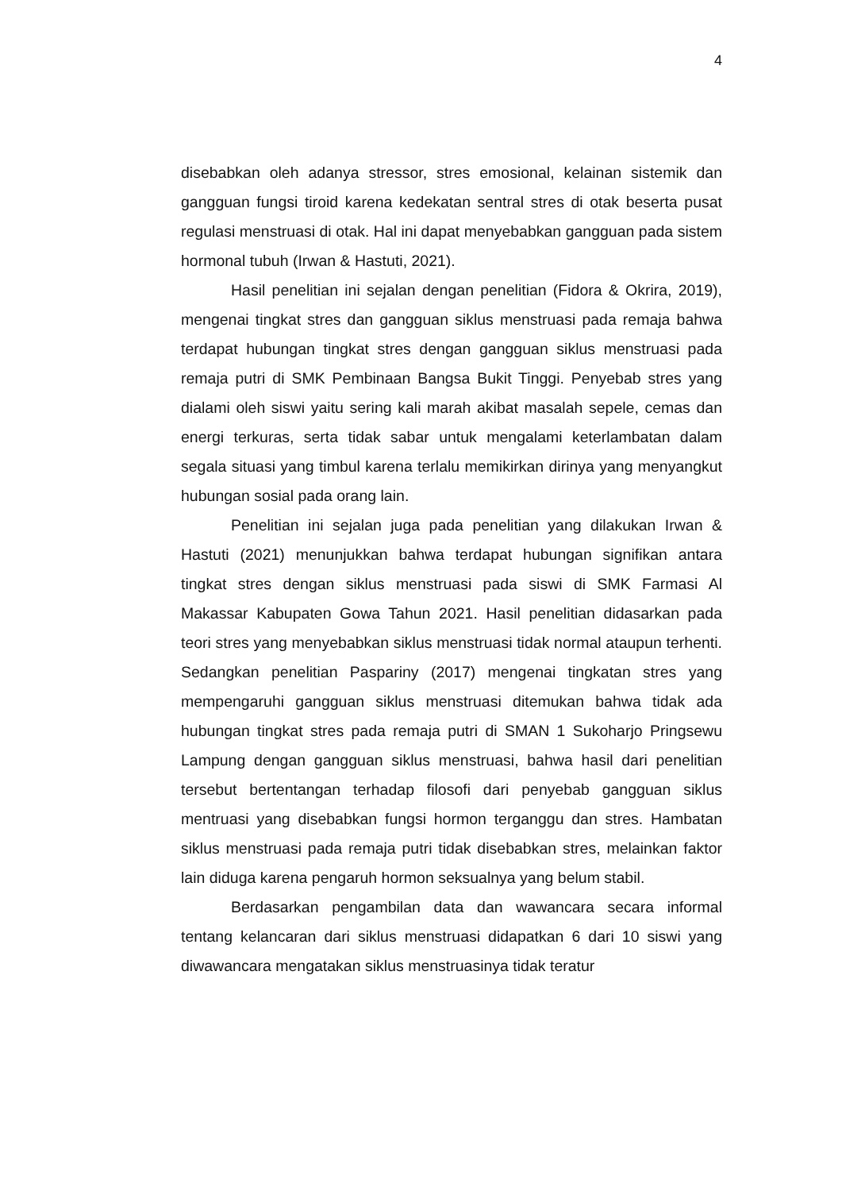4
disebabkan oleh adanya stressor, stres emosional, kelainan sistemik dan gangguan fungsi tiroid karena kedekatan sentral stres di otak beserta pusat regulasi menstruasi di otak. Hal ini dapat menyebabkan gangguan pada sistem hormonal tubuh (Irwan & Hastuti, 2021).
Hasil penelitian ini sejalan dengan penelitian (Fidora & Okrira, 2019), mengenai tingkat stres dan gangguan siklus menstruasi pada remaja bahwa terdapat hubungan tingkat stres dengan gangguan siklus menstruasi pada remaja putri di SMK Pembinaan Bangsa Bukit Tinggi. Penyebab stres yang dialami oleh siswi yaitu sering kali marah akibat masalah sepele, cemas dan energi terkuras, serta tidak sabar untuk mengalami keterlambatan dalam segala situasi yang timbul karena terlalu memikirkan dirinya yang menyangkut hubungan sosial pada orang lain.
Penelitian ini sejalan juga pada penelitian yang dilakukan Irwan & Hastuti (2021) menunjukkan bahwa terdapat hubungan signifikan antara tingkat stres dengan siklus menstruasi pada siswi di SMK Farmasi Al Makassar Kabupaten Gowa Tahun 2021. Hasil penelitian didasarkan pada teori stres yang menyebabkan siklus menstruasi tidak normal ataupun terhenti. Sedangkan penelitian Paspariny (2017) mengenai tingkatan stres yang mempengaruhi gangguan siklus menstruasi ditemukan bahwa tidak ada hubungan tingkat stres pada remaja putri di SMAN 1 Sukoharjo Pringsewu Lampung dengan gangguan siklus menstruasi, bahwa hasil dari penelitian tersebut bertentangan terhadap filosofi dari penyebab gangguan siklus mentruasi yang disebabkan fungsi hormon terganggu dan stres. Hambatan siklus menstruasi pada remaja putri tidak disebabkan stres, melainkan faktor lain diduga karena pengaruh hormon seksualnya yang belum stabil.
Berdasarkan pengambilan data dan wawancara secara informal tentang kelancaran dari siklus menstruasi didapatkan 6 dari 10 siswi yang diwawancara mengatakan siklus menstruasinya tidak teratur